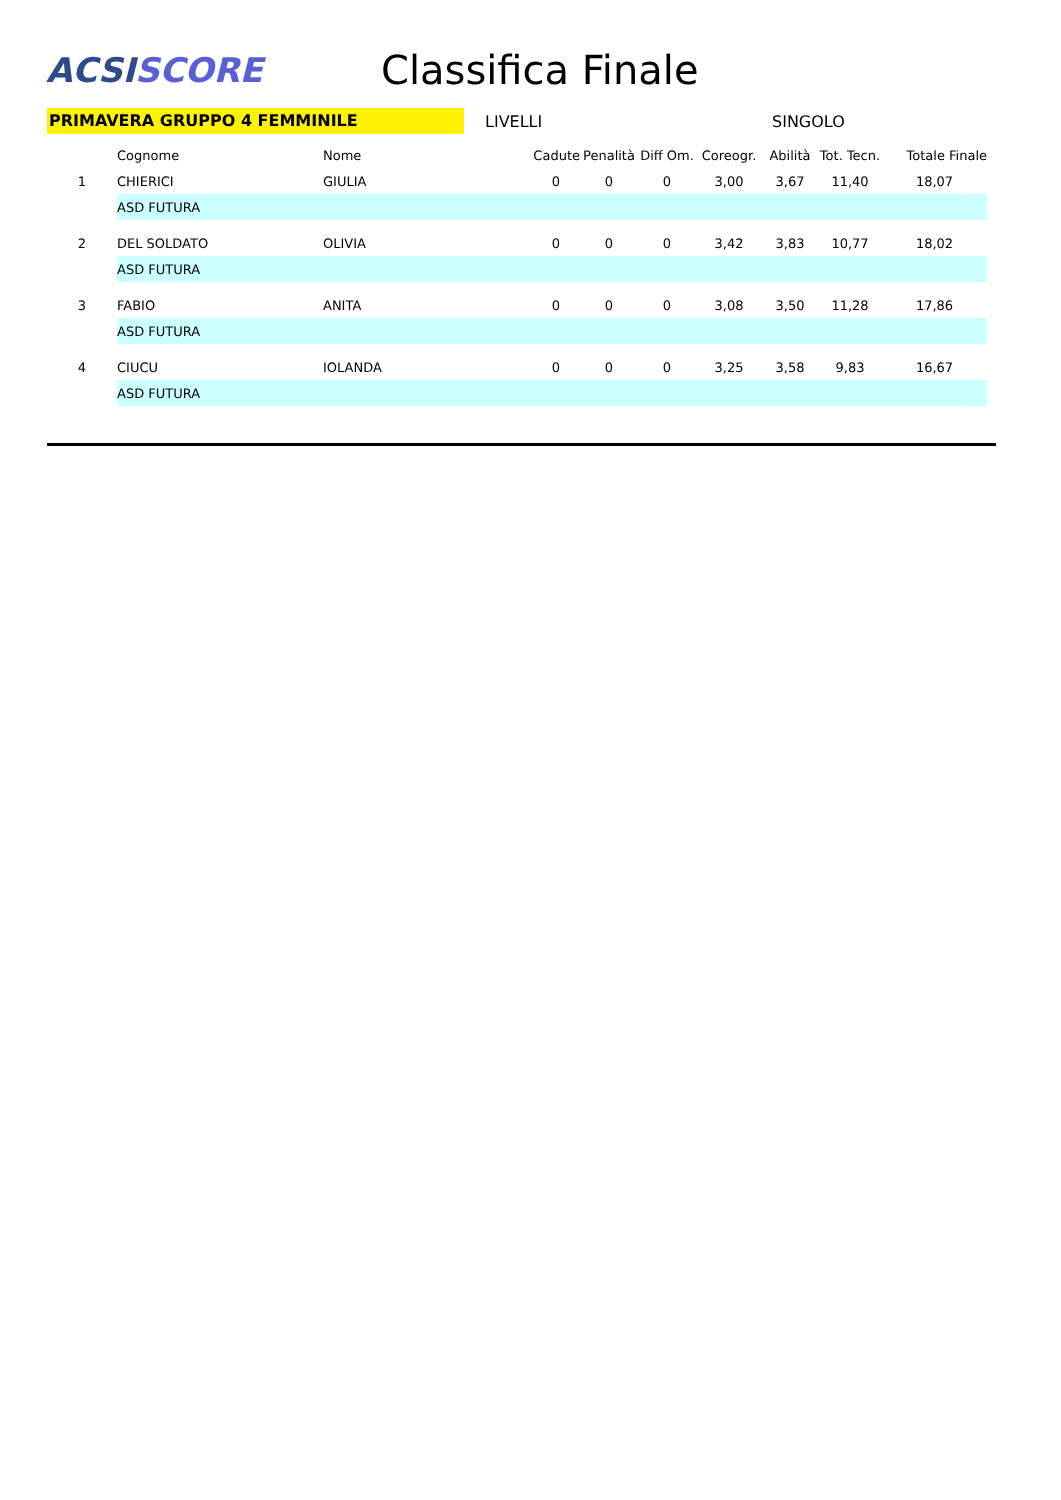ACSI SCORE
Classifica Finale
PRIMAVERA GRUPPO 4 FEMMINILE
LIVELLI SINGOLO
| | Cognome | Nome | Cadute | Penalità | Diff Om. | Coreogr. | Abilità | Tot. Tecn. | Totale Finale |
| --- | --- | --- | --- | --- | --- | --- | --- | --- | --- |
| 1 | CHIERICI | GIULIA | 0 | 0 | 0 | 3,00 | 3,67 | 11,40 | 18,07 |
| | ASD FUTURA | | | | | | | | |
| 2 | DEL SOLDATO | OLIVIA | 0 | 0 | 0 | 3,42 | 3,83 | 10,77 | 18,02 |
| | ASD FUTURA | | | | | | | | |
| 3 | FABIO | ANITA | 0 | 0 | 0 | 3,08 | 3,50 | 11,28 | 17,86 |
| | ASD FUTURA | | | | | | | | |
| 4 | CIUCU | IOLANDA | 0 | 0 | 0 | 3,25 | 3,58 | 9,83 | 16,67 |
| | ASD FUTURA | | | | | | | | |